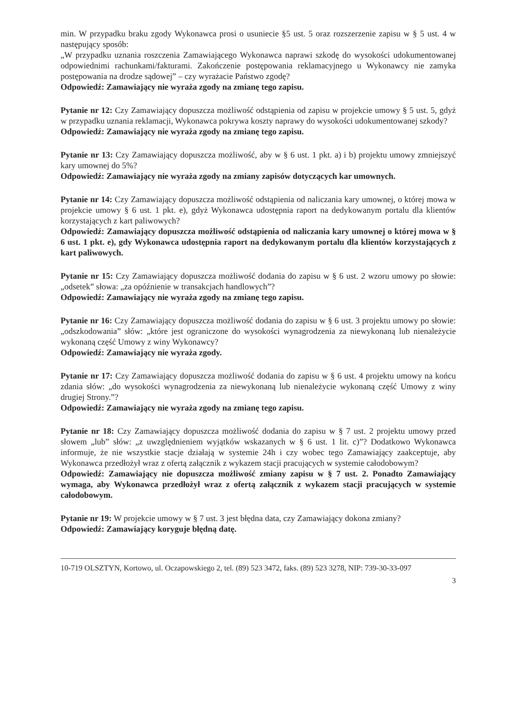min. W przypadku braku zgody Wykonawca prosi o usuniecie §5 ust. 5 oraz rozszerzenie zapisu w § 5 ust. 4 w następujący sposób:
„W przypadku uznania roszczenia Zamawiającego Wykonawca naprawi szkodę do wysokości udokumentowanej odpowiednimi rachunkami/fakturami. Zakończenie postępowania reklamacyjnego u Wykonawcy nie zamyka postępowania na drodze sądowej” – czy wyrażacie Państwo zgodę?
Odpowiedź: Zamawiający nie wyraża zgody na zmianę tego zapisu.
Pytanie nr 12: Czy Zamawiający dopuszcza możliwość odstąpienia od zapisu w projekcie umowy § 5 ust. 5, gdyż w przypadku uznania reklamacji, Wykonawca pokrywa koszty naprawy do wysokości udokumentowanej szkody?
Odpowiedź: Zamawiający nie wyraża zgody na zmianę tego zapisu.
Pytanie nr 13: Czy Zamawiający dopuszcza możliwość, aby w § 6 ust. 1 pkt. a) i b) projektu umowy zmniejszyć kary umownej do 5%?
Odpowiedź: Zamawiający nie wyraża zgody na zmiany zapisów dotyczących kar umownych.
Pytanie nr 14: Czy Zamawiający dopuszcza możliwość odstąpienia od naliczania kary umownej, o której mowa w projekcie umowy § 6 ust. 1 pkt. e), gdyż Wykonawca udostępnia raport na dedykowanym portalu dla klientów korzystających z kart paliwowych?
Odpowiedź: Zamawiający dopuszcza możliwość odstąpienia od naliczania kary umownej o której mowa w § 6 ust. 1 pkt. e), gdy Wykonawca udostępnia raport na dedykowanym portalu dla klientów korzystających z kart paliwowych.
Pytanie nr 15: Czy Zamawiający dopuszcza możliwość dodania do zapisu w § 6 ust. 2 wzoru umowy po słowie: „odsetek” słowa: „za opóźnienie w transakcjach handlowych”?
Odpowiedź: Zamawiający nie wyraża zgody na zmianę tego zapisu.
Pytanie nr 16: Czy Zamawiający dopuszcza możliwość dodania do zapisu w § 6 ust. 3 projektu umowy po słowie: „odszkodowania” słów: „które jest ograniczone do wysokości wynagrodzenia za niewykonaną lub nienależycie wykonaną część Umowy z winy Wykonawcy?
Odpowiedź: Zamawiający nie wyraża zgody.
Pytanie nr 17: Czy Zamawiający dopuszcza możliwość dodania do zapisu w § 6 ust. 4 projektu umowy na końcu zdania słów: „do wysokości wynagrodzenia za niewykonaną lub nienależycie wykonaną część Umowy z winy drugiej Strony.”?
Odpowiedź: Zamawiający nie wyraża zgody na zmianę tego zapisu.
Pytanie nr 18: Czy Zamawiający dopuszcza możliwość dodania do zapisu w § 7 ust. 2 projektu umowy przed słowem „lub” słów: „z uwzględnieniem wyjątków wskazanych w § 6 ust. 1 lit. c)”? Dodatkowo Wykonawca informuje, że nie wszystkie stacje działają w systemie 24h i czy wobec tego Zamawiający zaakceptuje, aby Wykonawca przedłożył wraz z ofertą załącznik z wykazem stacji pracujących w systemie całodobowym?
Odpowiedź: Zamawiający nie dopuszcza możliwość zmiany zapisu w § 7 ust. 2. Ponadto Zamawiający wymaga, aby Wykonawca przedłożył wraz z ofertą załącznik z wykazem stacji pracujących w systemie całodobowym.
Pytanie nr 19: W projekcie umowy w § 7 ust. 3 jest błędna data, czy Zamawiający dokona zmiany?
Odpowiedź: Zamawiający koryguje błędną datę.
10-719 OLSZTYN, Kortowo, ul. Oczapowskiego 2, tel. (89) 523 3472, faks. (89) 523 3278, NIP: 739-30-33-097
3